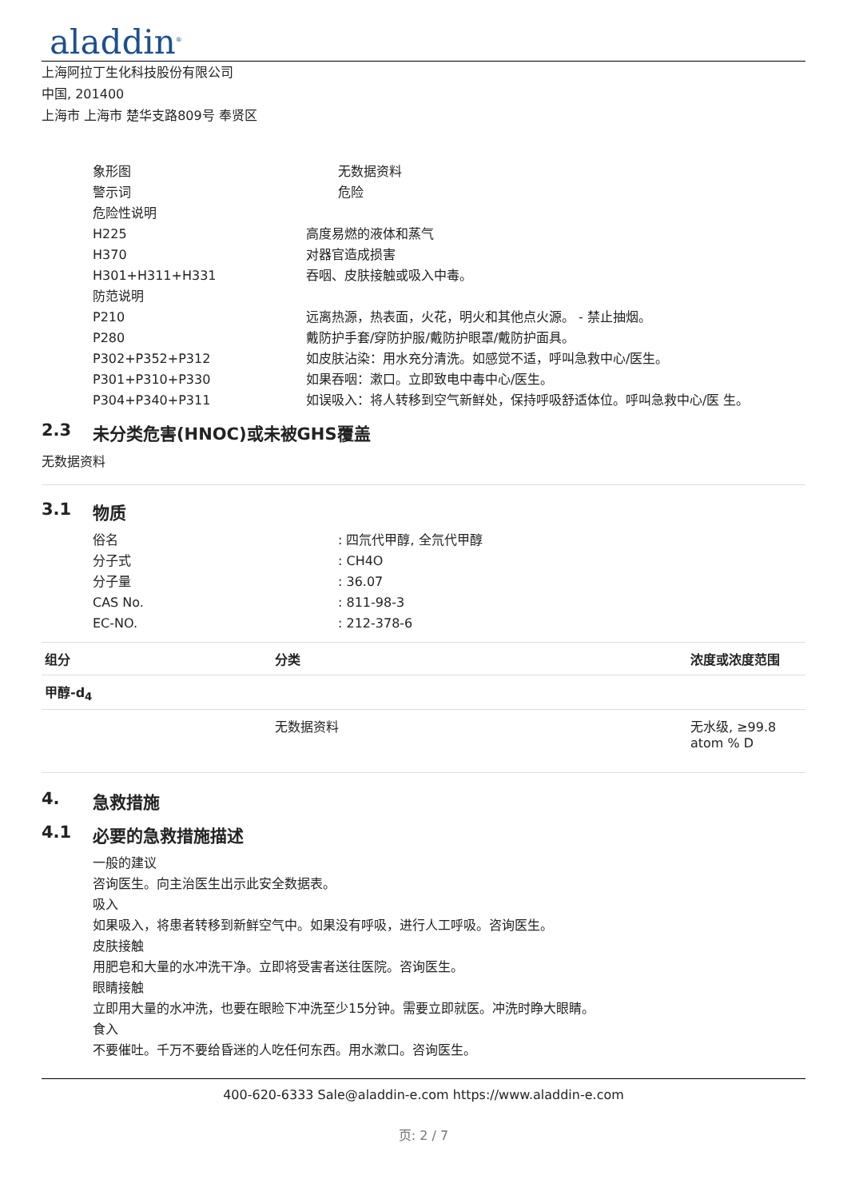aladdin<sup>®</sup>
上海阿拉丁生化科技股份有限公司
中国, 201400
上海市 上海市 楚华支路809号 奉贤区
象形图 无数据资料
警示词 危险
危险性说明
H225 高度易燃的液体和蒸气
H370 对器官造成损害
H301+H311+H331 吞咽、皮肤接触或吸入中毒。
防范说明
P210 远离热源，热表面，火花，明火和其他点火源。 - 禁止抽烟。
P280 戴防护手套/穿防护服/戴防护眼罩/戴防护面具。
P302+P352+P312 如皮肤沾染：用水充分清洗。如感觉不适，呼叫急救中心/医生。
P301+P310+P330 如果吞咽：漱口。立即致电中毒中心/医生。
P304+P340+P311 如误吸入：将人转移到空气新鲜处，保持呼吸舒适体位。呼叫急救中心/医 生。
2.3 未分类危害(HNOC)或未被GHS覆盖
无数据资料
3.1 物质
俗名 : 四氘代甲醇, 全氘代甲醇
分子式 : CH4O
分子量 : 36.07
CAS No. : 811-98-3
EC-NO. : 212-378-6
| 组分 | 分类 | 浓度或浓度范围 |
| --- | --- | --- |
| 甲醇-d<sub>4</sub> | | |
| | 无数据资料 | 无水级, ≥99.8 atom % D |
4. 急救措施
4.1 必要的急救措施描述
一般的建议
咨询医生。向主治医生出示此安全数据表。
吸入
如果吸入，将患者转移到新鲜空气中。如果没有呼吸，进行人工呼吸。咨询医生。
皮肤接触
用肥皂和大量的水冲洗干净。立即将受害者送往医院。咨询医生。
眼睛接触
立即用大量的水冲洗，也要在眼睑下冲洗至少15分钟。需要立即就医。冲洗时睁大眼睛。
食入
不要催吐。千万不要给昏迷的人吃任何东西。用水漱口。咨询医生。
400-620-6333 Sale@aladdin-e.com https://www.aladdin-e.com
页: 2 / 7